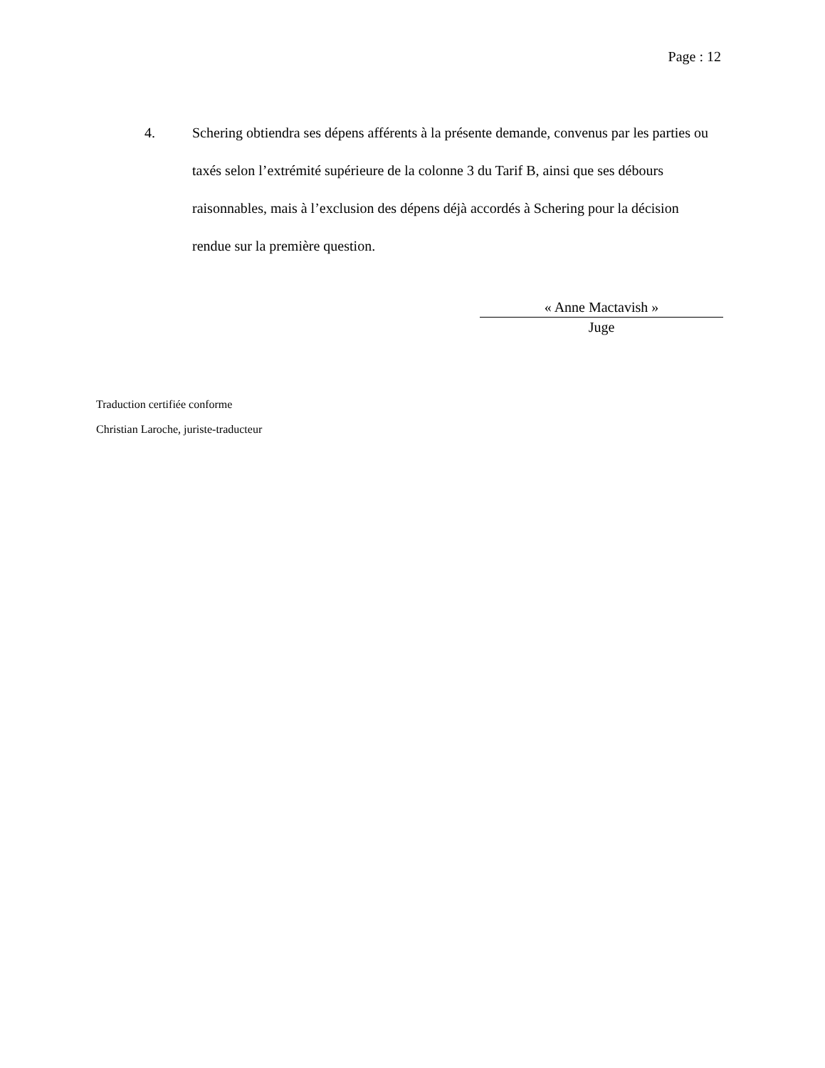Page : 12
4. Schering obtiendra ses dépens afférents à la présente demande, convenus par les parties ou taxés selon l’extrémité supérieure de la colonne 3 du Tarif B, ainsi que ses débours raisonnables, mais à l’exclusion des dépens déjà accordés à Schering pour la décision rendue sur la première question.
« Anne Mactavish »
Juge
Traduction certifiée conforme
Christian Laroche, juriste-traducteur